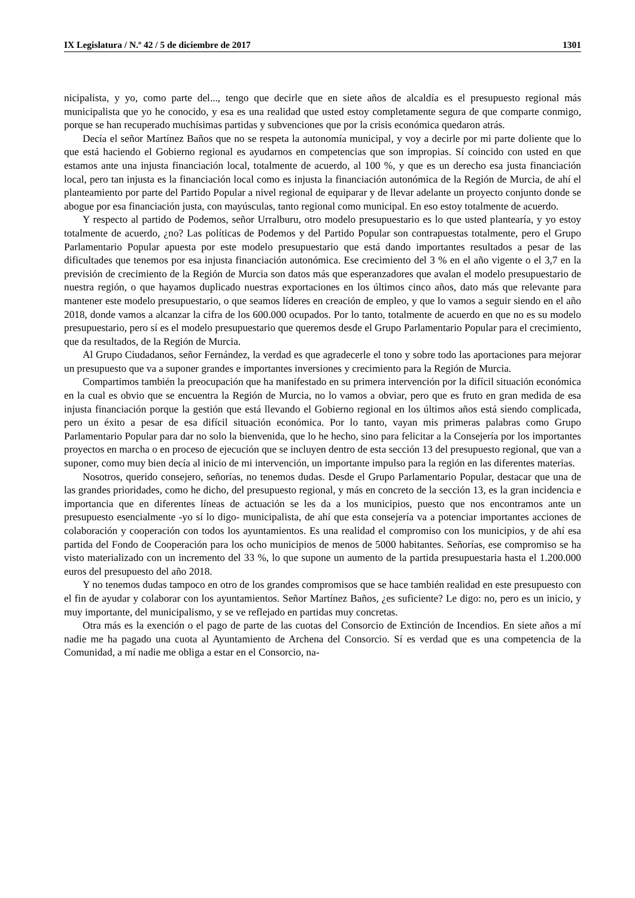IX Legislatura / N.º 42 / 5 de diciembre de 2017 1301
nicipalista, y yo, como parte del..., tengo que decirle que en siete años de alcaldía es el presupuesto regional más municipalista que yo he conocido, y esa es una realidad que usted estoy completamente segura de que comparte conmigo, porque se han recuperado muchísimas partidas y subvenciones que por la crisis económica quedaron atrás.
Decía el señor Martínez Baños que no se respeta la autonomía municipal, y voy a decirle por mi parte doliente que lo que está haciendo el Gobierno regional es ayudarnos en competencias que son impropias. Sí coincido con usted en que estamos ante una injusta financiación local, totalmente de acuerdo, al 100 %, y que es un derecho esa justa financiación local, pero tan injusta es la financiación local como es injusta la financiación autonómica de la Región de Murcia, de ahí el planteamiento por parte del Partido Popular a nivel regional de equiparar y de llevar adelante un proyecto conjunto donde se abogue por esa financiación justa, con mayúsculas, tanto regional como municipal. En eso estoy totalmente de acuerdo.
Y respecto al partido de Podemos, señor Urralburu, otro modelo presupuestario es lo que usted plantearía, y yo estoy totalmente de acuerdo, ¿no? Las políticas de Podemos y del Partido Popular son contrapuestas totalmente, pero el Grupo Parlamentario Popular apuesta por este modelo presupuestario que está dando importantes resultados a pesar de las dificultades que tenemos por esa injusta financiación autonómica. Ese crecimiento del 3 % en el año vigente o el 3,7 en la previsión de crecimiento de la Región de Murcia son datos más que esperanzadores que avalan el modelo presupuestario de nuestra región, o que hayamos duplicado nuestras exportaciones en los últimos cinco años, dato más que relevante para mantener este modelo presupuestario, o que seamos líderes en creación de empleo, y que lo vamos a seguir siendo en el año 2018, donde vamos a alcanzar la cifra de los 600.000 ocupados. Por lo tanto, totalmente de acuerdo en que no es su modelo presupuestario, pero sí es el modelo presupuestario que queremos desde el Grupo Parlamentario Popular para el crecimiento, que da resultados, de la Región de Murcia.
Al Grupo Ciudadanos, señor Fernández, la verdad es que agradecerle el tono y sobre todo las aportaciones para mejorar un presupuesto que va a suponer grandes e importantes inversiones y crecimiento para la Región de Murcia.
Compartimos también la preocupación que ha manifestado en su primera intervención por la difícil situación económica en la cual es obvio que se encuentra la Región de Murcia, no lo vamos a obviar, pero que es fruto en gran medida de esa injusta financiación porque la gestión que está llevando el Gobierno regional en los últimos años está siendo complicada, pero un éxito a pesar de esa difícil situación económica. Por lo tanto, vayan mis primeras palabras como Grupo Parlamentario Popular para dar no solo la bienvenida, que lo he hecho, sino para felicitar a la Consejería por los importantes proyectos en marcha o en proceso de ejecución que se incluyen dentro de esta sección 13 del presupuesto regional, que van a suponer, como muy bien decía al inicio de mi intervención, un importante impulso para la región en las diferentes materias.
Nosotros, querido consejero, señorías, no tenemos dudas. Desde el Grupo Parlamentario Popular, destacar que una de las grandes prioridades, como he dicho, del presupuesto regional, y más en concreto de la sección 13, es la gran incidencia e importancia que en diferentes líneas de actuación se les da a los municipios, puesto que nos encontramos ante un presupuesto esencialmente -yo sí lo digo- municipalista, de ahí que esta consejería va a potenciar importantes acciones de colaboración y cooperación con todos los ayuntamientos. Es una realidad el compromiso con los municipios, y de ahí esa partida del Fondo de Cooperación para los ocho municipios de menos de 5000 habitantes. Señorías, ese compromiso se ha visto materializado con un incremento del 33 %, lo que supone un aumento de la partida presupuestaria hasta el 1.200.000 euros del presupuesto del año 2018.
Y no tenemos dudas tampoco en otro de los grandes compromisos que se hace también realidad en este presupuesto con el fin de ayudar y colaborar con los ayuntamientos. Señor Martínez Baños, ¿es suficiente? Le digo: no, pero es un inicio, y muy importante, del municipalismo, y se ve reflejado en partidas muy concretas.
Otra más es la exención o el pago de parte de las cuotas del Consorcio de Extinción de Incendios. En siete años a mí nadie me ha pagado una cuota al Ayuntamiento de Archena del Consorcio. Sí es verdad que es una competencia de la Comunidad, a mí nadie me obliga a estar en el Consorcio, na-